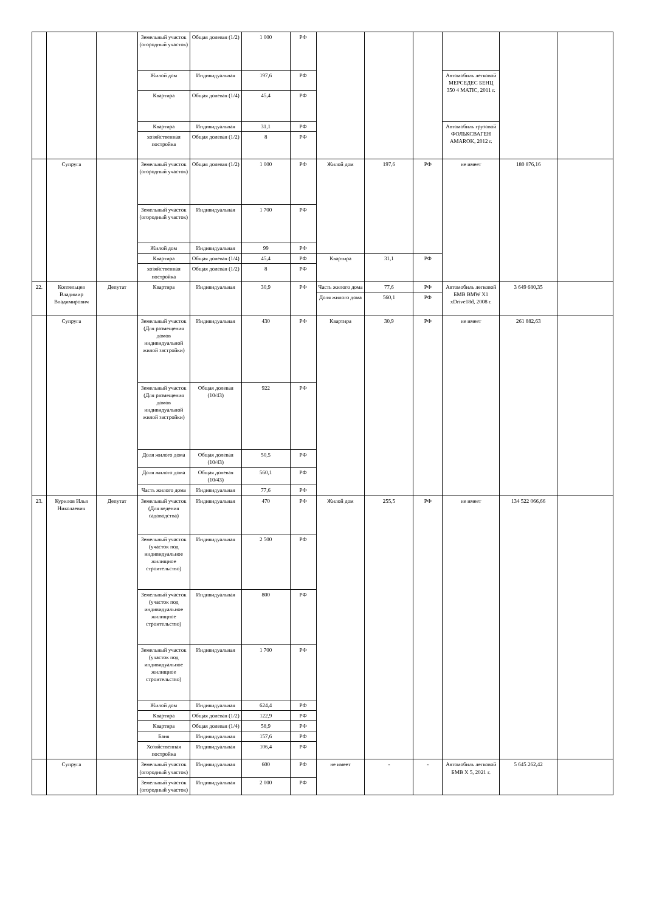| | | | Земельный участок (огородный участок) | Общая долевая (1/2) | 1 000 | РФ | | | | | | |
| | | | Жилой дом | Индивидуальная | 197,6 | РФ | | | | Автомобиль легковой МЕРСЕДЕС БЕНЦ 350 4 MATIC, 2011 г. | | |
| | | | Квартира | Общая долевая (1/4) | 45,4 | РФ | | | | | | |
| | | | Квартира | Индивидуальная | 31,1 | РФ | | | | Автомобиль грузовой ФОЛЬКСВАГЕН AMAROK, 2012 г. | | |
| | | | хозяйственная постройка | Общая долевая (1/2) | 8 | РФ | | | | | | |
| | Супруга | | Земельный участок (огородный участок) | Общая долевая (1/2) | 1 000 | РФ | Жилой дом | 197,6 | РФ | не имеет | 180 876,16 | |
| | | | Земельный участок (огородный участок) | Индивидуальная | 1 700 | РФ | | | | | | |
| | | | Жилой дом | Индивидуальная | 99 | РФ | | | | | | |
| | | | Квартира | Общая долевая (1/4) | 45,4 | РФ | Квартира | 31,1 | РФ | | | |
| | | | хозяйственная постройка | Общая долевая (1/2) | 8 | РФ | | | | | | |
| 22. | Коптельцев Владимир Владимирович | Депутат | Квартира | Индивидуальная | 30,9 | РФ | Часть жилого дома | 77,6 | РФ | Автомобиль легковой БМВ BMW X1 xDrive18d, 2008 г. | 3 649 680,35 | |
| | | | | | | | Доля жилого дома | 560,1 | РФ | | | |
| | Супруга | | Земельный участок (Для размещения домов индивидуальной жилой застройки) | Индивидуальная | 430 | РФ | Квартира | 30,9 | РФ | не имеет | 261 882,63 | |
| | | | Земельный участок (Для размещения домов индивидуальной жилой застройки) | Общая долевая (10/43) | 922 | РФ | | | | | | |
| | | | Доля жилого дома | Общая долевая (10/43) | 50,5 | РФ | | | | | | |
| | | | Доля жилого дома | Общая долевая (10/43) | 560,1 | РФ | | | | | | |
| | | | Часть жилого дома | Индивидуальная | 77,6 | РФ | | | | | | |
| 23. | Курилов Илья Николаевич | Депутат | Земельный участок (Для ведения садоводства) | Индивидуальная | 470 | РФ | Жилой дом | 255,5 | РФ | не имеет | 134 522 066,66 | |
| | | | Земельный участок (участок под индивидуальное жилищное строительство) | Индивидуальная | 2 500 | РФ | | | | | | |
| | | | Земельный участок (участок под индивидуальное жилищное строительство) | Индивидуальная | 800 | РФ | | | | | | |
| | | | Земельный участок (участок под индивидуальное жилищное строительство) | Индивидуальная | 1 700 | РФ | | | | | | |
| | | | Жилой дом | Индивидуальная | 624,4 | РФ | | | | | | |
| | | | Квартира | Общая долевая (1/2) | 122,9 | РФ | | | | | | |
| | | | Квартира | Общая долевая (1/4) | 58,9 | РФ | | | | | | |
| | | | Баня | Индивидуальная | 157,6 | РФ | | | | | | |
| | | | Хозяйственная постройка | Индивидуальная | 106,4 | РФ | | | | | | |
| | Супруга | | Земельный участок (огородный участок) | Индивидуальная | 600 | РФ | не имеет | - | - | Автомобиль легковой БМВ X 5, 2021 г. | 5 645 262,42 | |
| | | | Земельный участок (огородный участок) | Индивидуальная | 2 000 | РФ | | | | | | |